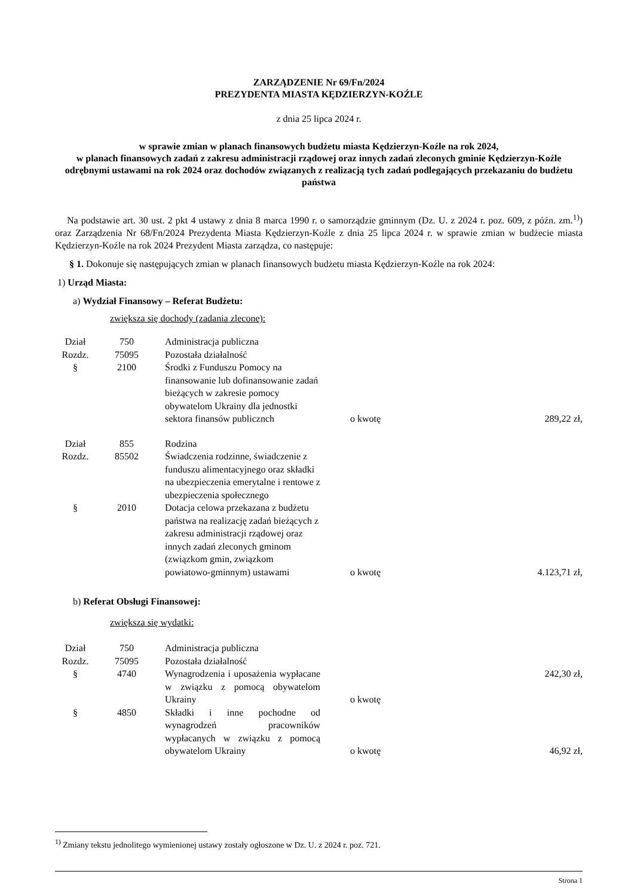ZARZĄDZENIE Nr 69/Fn/2024
PREZYDENTA MIASTA KĘDZIERZYN-KOŹLE
z dnia 25 lipca 2024 r.
w sprawie zmian w planach finansowych budżetu miasta Kędzierzyn-Koźle na rok 2024,
w planach finansowych zadań z zakresu administracji rządowej oraz innych zadań zleconych gminie Kędzierzyn-Koźle odrębnymi ustawami na rok 2024 oraz dochodów związanych z realizacją tych zadań podlegających przekazaniu do budżetu państwa
Na podstawie art. 30 ust. 2 pkt 4 ustawy z dnia 8 marca 1990 r. o samorządzie gminnym (Dz. U. z 2024 r. poz. 609, z późn. zm.<sup>1)</sup>) oraz Zarządzenia Nr 68/Fn/2024 Prezydenta Miasta Kędzierzyn-Koźle z dnia 25 lipca 2024 r. w sprawie zmian w budżecie miasta Kędzierzyn-Koźle na rok 2024 Prezydent Miasta zarządza, co następuje:
§ 1. Dokonuje się następujących zmian w planach finansowych budżetu miasta Kędzierzyn-Koźle na rok 2024:
1) Urząd Miasta:
a) Wydział Finansowy – Referat Budżetu:
zwiększa się dochody (zadania zlecone):
| Dział | 750 | Administracja publiczna | | |
| Rozdz. | 75095 | Pozostała działalność | | |
| § | 2100 | Środki z Funduszu Pomocy na finansowanie lub dofinansowanie zadań bieżących w zakresie pomocy obywatelom Ukrainy dla jednostki sektora finansów publicznch | o kwotę | 289,22 zł, |
| Dział | 855 | Rodzina | | |
| Rozdz. | 85502 | Świadczenia rodzinne, świadczenie z funduszu alimentacyjnego oraz składki na ubezpieczenia emerytalne i rentowe z ubezpieczenia społecznego | | |
| § | 2010 | Dotacja celowa przekazana z budżetu państwa na realizację zadań bieżących z zakresu administracji rządowej oraz innych zadań zleconych gminom (związkom gmin, związkom powiatowo-gminnym) ustawami | o kwotę | 4.123,71 zł, |
b) Referat Obsługi Finansowej:
zwiększa się wydatki:
| Dział | 750 | Administracja publiczna | | |
| Rozdz. | 75095 | Pozostała działalność | | |
| § | 4740 | Wynagrodzenia i uposażenia wypłacane w związku z pomocą obywatelom Ukrainy | o kwotę | 242,30 zł, |
| § | 4850 | Składki i inne pochodne od wynagrodzeń pracowników wypłacanych w związku z pomocą obywatelom Ukrainy | o kwotę | 46,92 zł, |
<sup>1)</sup> Zmiany tekstu jednolitego wymienionej ustawy zostały ogłoszone w Dz. U. z 2024 r. poz. 721.
Strona 1